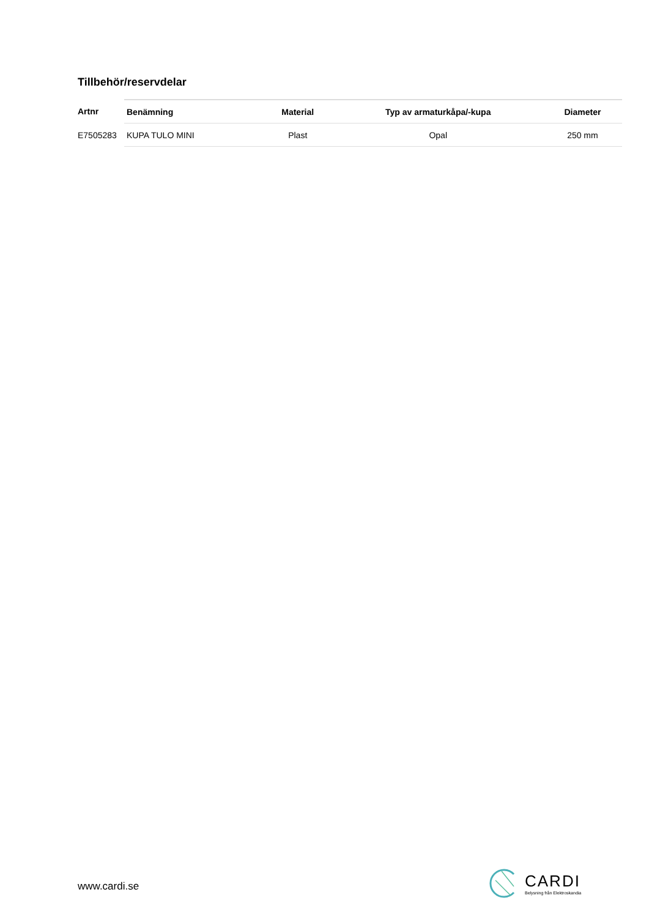Tillbehör/reservdelar
| Artnr | Benämning | Material | Typ av armaturkåpa/-kupa | Diameter |
| --- | --- | --- | --- | --- |
| E7505283 | KUPA TULO MINI | Plast | Opal | 250 mm |
www.cardi.se
CARDI
Belysning från Elektroskandia